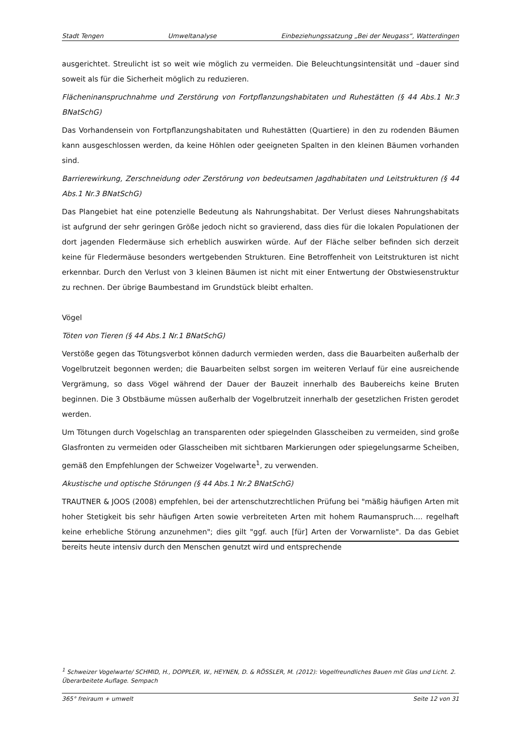Stadt Tengen Umweltanalyse Einbeziehungssatzung „Bei der Neugass“, Watterdingen
ausgerichtet. Streulicht ist so weit wie möglich zu vermeiden. Die Beleuchtungsintensität und –dauer sind soweit als für die Sicherheit möglich zu reduzieren.
Flächeninanspruchnahme und Zerstörung von Fortpflanzungshabitaten und Ruhestätten (§ 44 Abs.1 Nr.3 BNatSchG)
Das Vorhandensein von Fortpflanzungshabitaten und Ruhestätten (Quartiere) in den zu rodenden Bäumen kann ausgeschlossen werden, da keine Höhlen oder geeigneten Spalten in den kleinen Bäumen vorhanden sind.
Barrierewirkung, Zerschneidung oder Zerstörung von bedeutsamen Jagdhabitaten und Leitstrukturen (§ 44 Abs.1 Nr.3 BNatSchG)
Das Plangebiet hat eine potenzielle Bedeutung als Nahrungshabitat. Der Verlust dieses Nahrungshabitats ist aufgrund der sehr geringen Größe jedoch nicht so gravierend, dass dies für die lokalen Populationen der dort jagenden Fledermäuse sich erheblich auswirken würde. Auf der Fläche selber befinden sich derzeit keine für Fledermäuse besonders wertgebenden Strukturen. Eine Betroffenheit von Leitstrukturen ist nicht erkennbar. Durch den Verlust von 3 kleinen Bäumen ist nicht mit einer Entwertung der Obstwiesenstruktur zu rechnen. Der übrige Baumbestand im Grundstück bleibt erhalten.
Vögel
Töten von Tieren (§ 44 Abs.1 Nr.1 BNatSchG)
Verstöße gegen das Tötungsverbot können dadurch vermieden werden, dass die Bauarbeiten außerhalb der Vogelbrutzeit begonnen werden; die Bauarbeiten selbst sorgen im weiteren Verlauf für eine ausreichende Vergrämung, so dass Vögel während der Dauer der Bauzeit innerhalb des Baubereichs keine Bruten beginnen. Die 3 Obstbäume müssen außerhalb der Vogelbrutzeit innerhalb der gesetzlichen Fristen gerodet werden.
Um Tötungen durch Vogelschlag an transparenten oder spiegelnden Glasscheiben zu vermeiden, sind große Glasfronten zu vermeiden oder Glasscheiben mit sichtbaren Markierungen oder spiegelungsarme Scheiben, gemäß den Empfehlungen der Schweizer Vogelwarte<sup>1</sup>, zu verwenden.
Akustische und optische Störungen (§ 44 Abs.1 Nr.2 BNatSchG)
TRAUTNER & JOOS (2008) empfehlen, bei der artenschutzrechtlichen Prüfung bei "mäßig häufigen Arten mit hoher Stetigkeit bis sehr häufigen Arten sowie verbreiteten Arten mit hohem Raumanspruch.... regelhaft keine erhebliche Störung anzunehmen"; dies gilt "ggf. auch [für] Arten der Vorwarnliste". Da das Gebiet bereits heute intensiv durch den Menschen genutzt wird und entsprechende
<sup>1</sup> Schweizer Vogelwarte/ SCHMID, H., DOPPLER, W., HEYNEN, D. & RÖSSLER, M. (2012): Vogelfreundliches Bauen mit Glas und Licht. 2. Überarbeitete Auflage. Sempach
365° freiraum + umwelt Seite 12 von 31